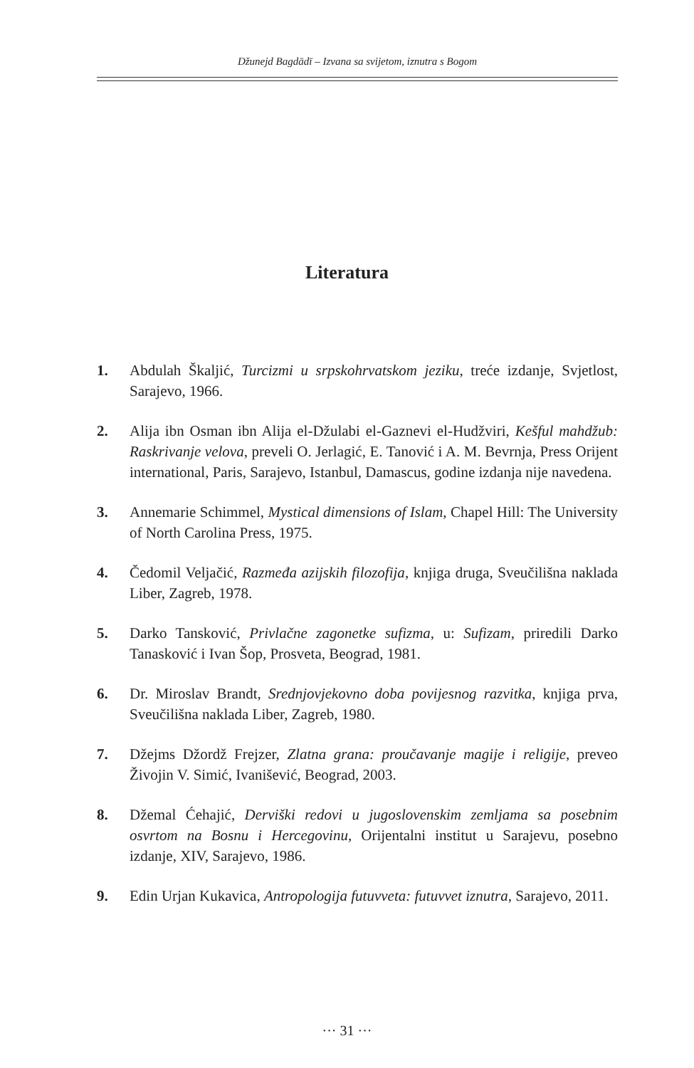Džunejd Bagdādī – Izvana sa svijetom, iznutra s Bogom
Literatura
1. Abdulah Škaljić, Turcizmi u srpskohrvatskom jeziku, treće izdanje, Svjetlost, Sarajevo, 1966.
2. Alija ibn Osman ibn Alija el-Džulabi el-Gaznevi el-Hudžviri, Kešful mahdžub: Raskrivanje velova, preveli O. Jerlagić, E. Tanović i A. M. Bevrnja, Press Orijent international, Paris, Sarajevo, Istanbul, Damascus, godine izdanja nije navedena.
3. Annemarie Schimmel, Mystical dimensions of Islam, Chapel Hill: The University of North Carolina Press, 1975.
4. Čedomil Veljačić, Razmeđa azijskih filozofija, knjiga druga, Sveučilišna naklada Liber, Zagreb, 1978.
5. Darko Tansković, Privlačne zagonetke sufizma, u: Sufizam, priredili Darko Tanasković i Ivan Šop, Prosveta, Beograd, 1981.
6. Dr. Miroslav Brandt, Srednjovjekovno doba povijesnog razvitka, knjiga prva, Sveučilišna naklada Liber, Zagreb, 1980.
7. Džejms Džordž Frejzer, Zlatna grana: proučavanje magije i religije, preveo Živojin V. Simić, Ivanišević, Beograd, 2003.
8. Džemal Ćehajić, Derviški redovi u jugoslovenskim zemljama sa posebnim osvrtom na Bosnu i Hercegovinu, Orijentalni institut u Sarajevu, posebno izdanje, XIV, Sarajevo, 1986.
9. Edin Urjan Kukavica, Antropologija futuvveta: futuvvet iznutra, Sarajevo, 2011.
··· 31 ···